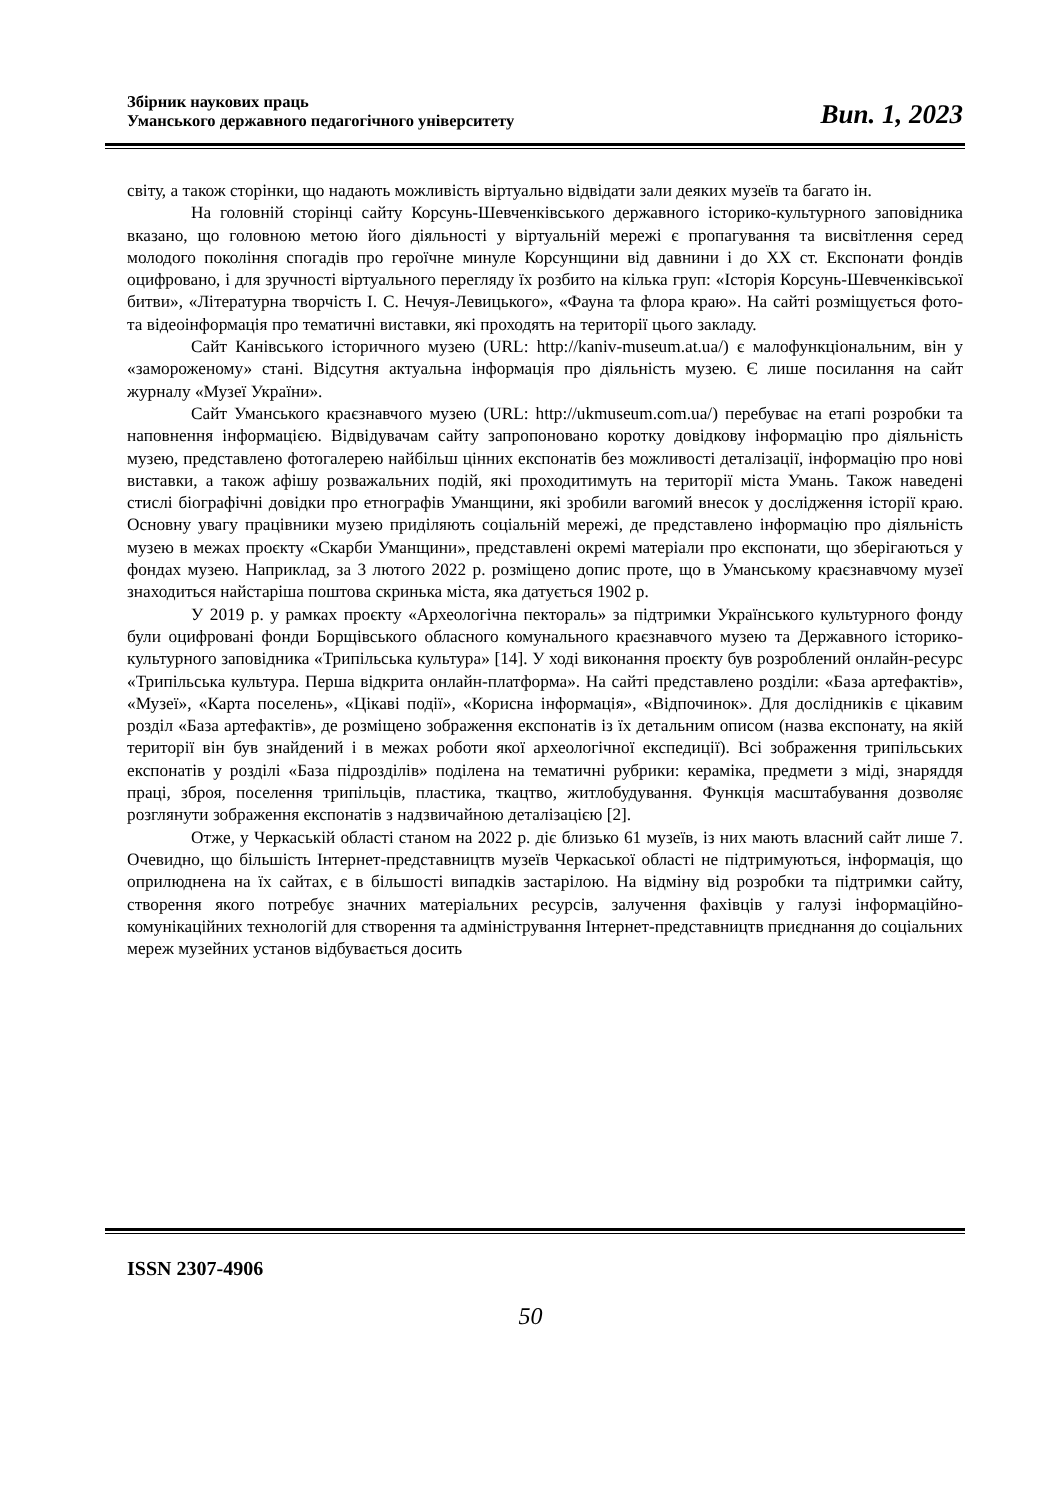Збірник наукових праць
Уманського державного педагогічного університету
Вип. 1, 2023
світу, а також сторінки, що надають можливість віртуально відвідати зали деяких музеїв та багато ін.
На головній сторінці сайту Корсунь-Шевченківського державного історико-культурного заповідника вказано, що головною метою його діяльності у віртуальній мережі є пропагування та висвітлення серед молодого покоління спогадів про героїчне минуле Корсунщини від давнини і до ХХ ст. Експонати фондів оцифровано, і для зручності віртуального перегляду їх розбито на кілька груп: «Історія Корсунь-Шевченківської битви», «Літературна творчість І. С. Нечуя-Левицького», «Фауна та флора краю». На сайті розміщується фото- та відеоінформація про тематичні виставки, які проходять на території цього закладу.
Сайт Канівського історичного музею (URL: http://kaniv-museum.at.ua/) є малофункціональним, він у «замороженому» стані. Відсутня актуальна інформація про діяльність музею. Є лише посилання на сайт журналу «Музеї України».
Сайт Уманського краєзнавчого музею (URL: http://ukmuseum.com.ua/) перебуває на етапі розробки та наповнення інформацією. Відвідувачам сайту запропоновано коротку довідкову інформацію про діяльність музею, представлено фотогалерею найбільш цінних експонатів без можливості деталізації, інформацію про нові виставки, а також афішу розважальних подій, які проходитимуть на території міста Умань. Також наведені стислі біографічні довідки про етнографів Уманщини, які зробили вагомий внесок у дослідження історії краю. Основну увагу працівники музею приділяють соціальній мережі, де представлено інформацію про діяльність музею в межах проєкту «Скарби Уманщини», представлені окремі матеріали про експонати, що зберігаються у фондах музею. Наприклад, за 3 лютого 2022 р. розміщено допис проте, що в Уманському краєзнавчому музеї знаходиться найстаріша поштова скринька міста, яка датується 1902 р.
У 2019 р. у рамках проєкту «Археологічна пектораль» за підтримки Українського культурного фонду були оцифровані фонди Борщівського обласного комунального краєзнавчого музею та Державного історико-культурного заповідника «Трипільська культура» [14]. У ході виконання проєкту був розроблений онлайн-ресурс «Трипільська культура. Перша відкрита онлайн-платформа». На сайті представлено розділи: «База артефактів», «Музеї», «Карта поселень», «Цікаві події», «Корисна інформація», «Відпочинок». Для дослідників є цікавим розділ «База артефактів», де розміщено зображення експонатів із їх детальним описом (назва експонату, на якій території він був знайдений і в межах роботи якої археологічної експедиції). Всі зображення трипільських експонатів у розділі «База підрозділів» поділена на тематичні рубрики: кераміка, предмети з міді, знаряддя праці, зброя, поселення трипільців, пластика, ткацтво, житлобудування. Функція масштабування дозволяє розглянути зображення експонатів з надзвичайною деталізацією [2].
Отже, у Черкаській області станом на 2022 р. діє близько 61 музеїв, із них мають власний сайт лише 7. Очевидно, що більшість Інтернет-представництв музеїв Черкаської області не підтримуються, інформація, що оприлюднена на їх сайтах, є в більшості випадків застарілою. На відміну від розробки та підтримки сайту, створення якого потребує значних матеріальних ресурсів, залучення фахівців у галузі інформаційно-комунікаційних технологій для створення та адміністрування Інтернет-представництв приєднання до соціальних мереж музейних установ відбувається досить
ISSN 2307-4906
50